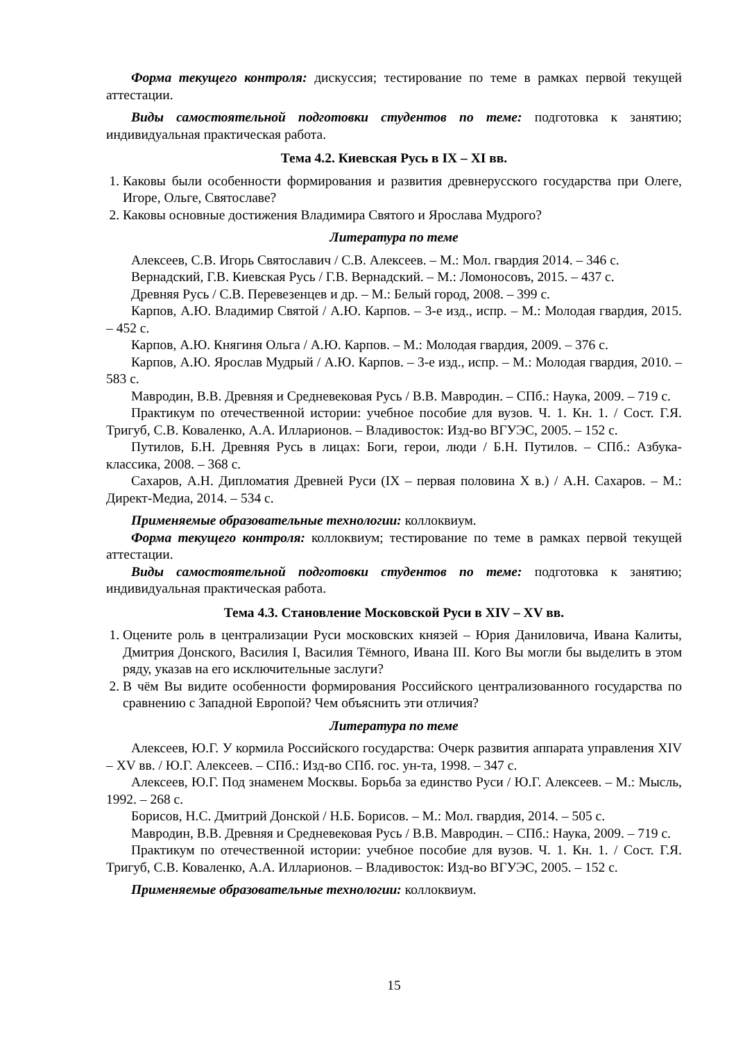Форма текущего контроля: дискуссия; тестирование по теме в рамках первой текущей аттестации.
Виды самостоятельной подготовки студентов по теме: подготовка к занятию; индивидуальная практическая работа.
Тема 4.2. Киевская Русь в IX – XI вв.
1. Каковы были особенности формирования и развития древнерусского государства при Олеге, Игоре, Ольге, Святославе?
2. Каковы основные достижения Владимира Святого и Ярослава Мудрого?
Литература по теме
Алексеев, С.В. Игорь Святославич / С.В. Алексеев. – М.: Мол. гвардия 2014. – 346 с.
Вернадский, Г.В. Киевская Русь / Г.В. Вернадский. – М.: Ломоносовъ, 2015. – 437 с.
Древняя Русь / С.В. Перевезенцев и др. – М.: Белый город, 2008. – 399 с.
Карпов, А.Ю. Владимир Святой / А.Ю. Карпов. – 3-е изд., испр. – М.: Молодая гвардия, 2015. – 452 с.
Карпов, А.Ю. Княгиня Ольга / А.Ю. Карпов. – М.: Молодая гвардия, 2009. – 376 с.
Карпов, А.Ю. Ярослав Мудрый / А.Ю. Карпов. – 3-е изд., испр. – М.: Молодая гвардия, 2010. – 583 с.
Мавродин, В.В. Древняя и Средневековая Русь / В.В. Мавродин. – СПб.: Наука, 2009. – 719 с.
Практикум по отечественной истории: учебное пособие для вузов. Ч. 1. Кн. 1. / Сост. Г.Я. Тригуб, С.В. Коваленко, А.А. Илларионов. – Владивосток: Изд-во ВГУЭС, 2005. – 152 с.
Путилов, Б.Н. Древняя Русь в лицах: Боги, герои, люди / Б.Н. Путилов. – СПб.: Азбука-классика, 2008. – 368 с.
Сахаров, А.Н. Дипломатия Древней Руси (IX – первая половина X в.) / А.Н. Сахаров. – М.: Директ-Медиа, 2014. – 534 с.
Применяемые образовательные технологии: коллоквиум.
Форма текущего контроля: коллоквиум; тестирование по теме в рамках первой текущей аттестации.
Виды самостоятельной подготовки студентов по теме: подготовка к занятию; индивидуальная практическая работа.
Тема 4.3. Становление Московской Руси в XIV – XV вв.
1. Оцените роль в централизации Руси московских князей – Юрия Даниловича, Ивана Калиты, Дмитрия Донского, Василия I, Василия Тёмного, Ивана III. Кого Вы могли бы выделить в этом ряду, указав на его исключительные заслуги?
2. В чём Вы видите особенности формирования Российского централизованного государства по сравнению с Западной Европой? Чем объяснить эти отличия?
Литература по теме
Алексеев, Ю.Г. У кормила Российского государства: Очерк развития аппарата управления XIV – XV вв. / Ю.Г. Алексеев. – СПб.: Изд-во СПб. гос. ун-та, 1998. – 347 с.
Алексеев, Ю.Г. Под знаменем Москвы. Борьба за единство Руси / Ю.Г. Алексеев. – М.: Мысль, 1992. – 268 с.
Борисов, Н.С. Дмитрий Донской / Н.Б. Борисов. – М.: Мол. гвардия, 2014. – 505 с.
Мавродин, В.В. Древняя и Средневековая Русь / В.В. Мавродин. – СПб.: Наука, 2009. – 719 с.
Практикум по отечественной истории: учебное пособие для вузов. Ч. 1. Кн. 1. / Сост. Г.Я. Тригуб, С.В. Коваленко, А.А. Илларионов. – Владивосток: Изд-во ВГУЭС, 2005. – 152 с.
Применяемые образовательные технологии: коллоквиум.
15